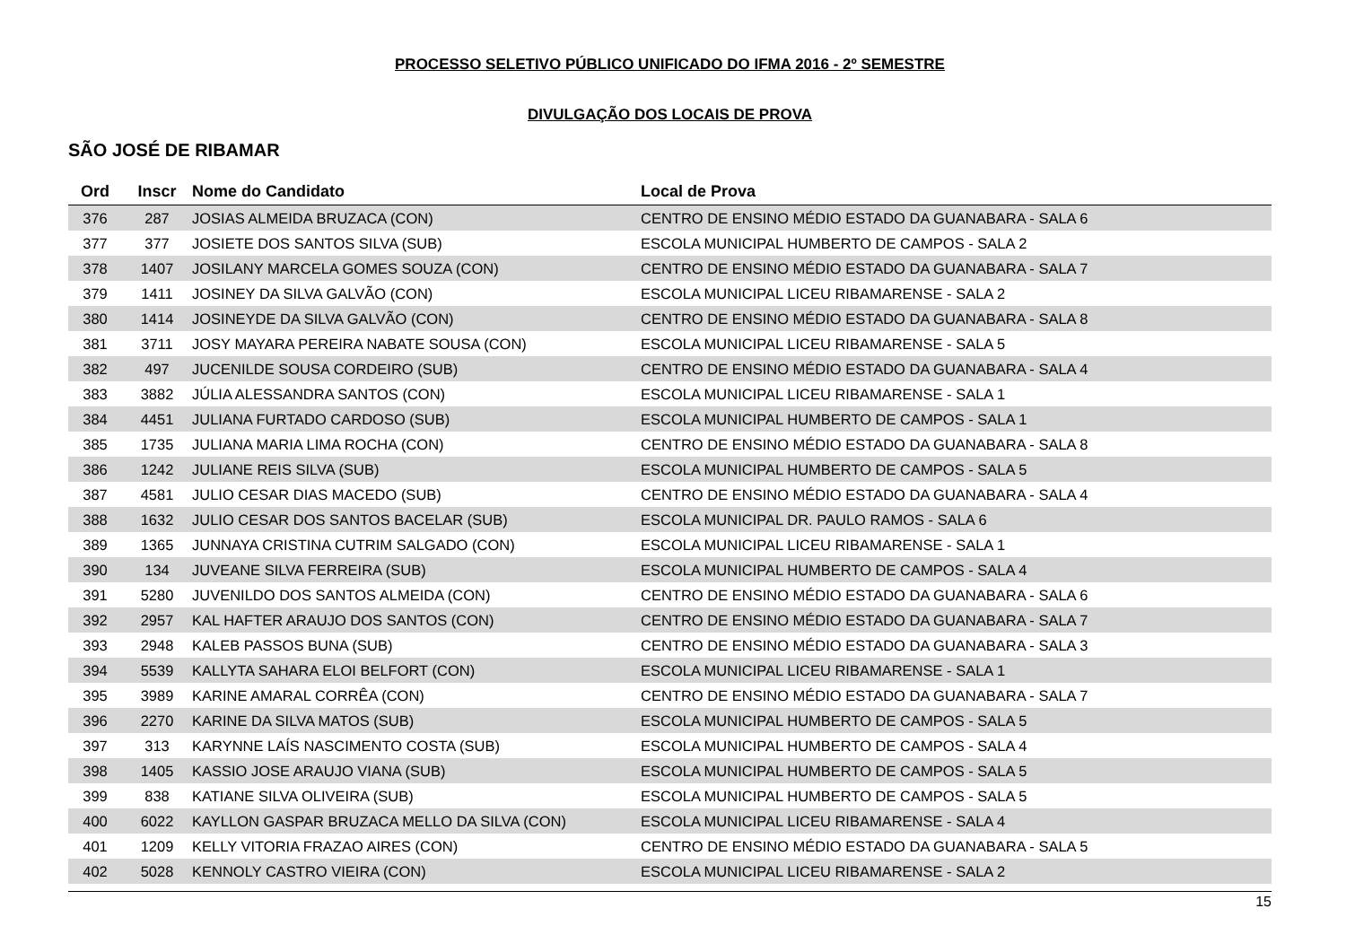PROCESSO SELETIVO PÚBLICO UNIFICADO DO IFMA 2016 - 2º SEMESTRE
DIVULGAÇÃO DOS LOCAIS DE PROVA
SÃO JOSÉ DE RIBAMAR
| Ord | Inscr | Nome do Candidato | Local de Prova |
| --- | --- | --- | --- |
| 376 | 287 | JOSIAS ALMEIDA BRUZACA (CON) | CENTRO DE ENSINO MÉDIO ESTADO DA GUANABARA - SALA 6 |
| 377 | 377 | JOSIETE DOS SANTOS SILVA (SUB) | ESCOLA MUNICIPAL HUMBERTO DE CAMPOS - SALA 2 |
| 378 | 1407 | JOSILANY MARCELA GOMES SOUZA (CON) | CENTRO DE ENSINO MÉDIO ESTADO DA GUANABARA - SALA 7 |
| 379 | 1411 | JOSINEY DA SILVA GALVÃO (CON) | ESCOLA MUNICIPAL LICEU RIBAMARENSE - SALA 2 |
| 380 | 1414 | JOSINEYDE DA SILVA GALVÃO (CON) | CENTRO DE ENSINO MÉDIO ESTADO DA GUANABARA - SALA 8 |
| 381 | 3711 | JOSY MAYARA PEREIRA NABATE SOUSA (CON) | ESCOLA MUNICIPAL LICEU RIBAMARENSE - SALA 5 |
| 382 | 497 | JUCENILDE SOUSA CORDEIRO (SUB) | CENTRO DE ENSINO MÉDIO ESTADO DA GUANABARA - SALA 4 |
| 383 | 3882 | JÚLIA ALESSANDRA SANTOS (CON) | ESCOLA MUNICIPAL LICEU RIBAMARENSE - SALA 1 |
| 384 | 4451 | JULIANA FURTADO CARDOSO (SUB) | ESCOLA MUNICIPAL HUMBERTO DE CAMPOS - SALA 1 |
| 385 | 1735 | JULIANA MARIA LIMA ROCHA (CON) | CENTRO DE ENSINO MÉDIO ESTADO DA GUANABARA - SALA 8 |
| 386 | 1242 | JULIANE REIS SILVA (SUB) | ESCOLA MUNICIPAL HUMBERTO DE CAMPOS - SALA 5 |
| 387 | 4581 | JULIO CESAR DIAS MACEDO (SUB) | CENTRO DE ENSINO MÉDIO ESTADO DA GUANABARA - SALA 4 |
| 388 | 1632 | JULIO CESAR DOS SANTOS BACELAR (SUB) | ESCOLA MUNICIPAL DR. PAULO RAMOS - SALA 6 |
| 389 | 1365 | JUNNAYA CRISTINA CUTRIM SALGADO (CON) | ESCOLA MUNICIPAL LICEU RIBAMARENSE - SALA 1 |
| 390 | 134 | JUVEANE SILVA FERREIRA (SUB) | ESCOLA MUNICIPAL HUMBERTO DE CAMPOS - SALA 4 |
| 391 | 5280 | JUVENILDO DOS SANTOS ALMEIDA (CON) | CENTRO DE ENSINO MÉDIO ESTADO DA GUANABARA - SALA 6 |
| 392 | 2957 | KAL HAFTER ARAUJO DOS SANTOS (CON) | CENTRO DE ENSINO MÉDIO ESTADO DA GUANABARA - SALA 7 |
| 393 | 2948 | KALEB PASSOS BUNA (SUB) | CENTRO DE ENSINO MÉDIO ESTADO DA GUANABARA - SALA 3 |
| 394 | 5539 | KALLYTA SAHARA ELOI BELFORT (CON) | ESCOLA MUNICIPAL LICEU RIBAMARENSE - SALA 1 |
| 395 | 3989 | KARINE AMARAL CORRÊA (CON) | CENTRO DE ENSINO MÉDIO ESTADO DA GUANABARA - SALA 7 |
| 396 | 2270 | KARINE DA SILVA MATOS (SUB) | ESCOLA MUNICIPAL HUMBERTO DE CAMPOS - SALA 5 |
| 397 | 313 | KARYNNE LAÍS NASCIMENTO COSTA (SUB) | ESCOLA MUNICIPAL HUMBERTO DE CAMPOS - SALA 4 |
| 398 | 1405 | KASSIO JOSE ARAUJO VIANA (SUB) | ESCOLA MUNICIPAL HUMBERTO DE CAMPOS - SALA 5 |
| 399 | 838 | KATIANE SILVA OLIVEIRA (SUB) | ESCOLA MUNICIPAL HUMBERTO DE CAMPOS - SALA 5 |
| 400 | 6022 | KAYLLON GASPAR BRUZACA MELLO DA SILVA (CON) | ESCOLA MUNICIPAL LICEU RIBAMARENSE - SALA 4 |
| 401 | 1209 | KELLY VITORIA FRAZAO AIRES (CON) | CENTRO DE ENSINO MÉDIO ESTADO DA GUANABARA - SALA 5 |
| 402 | 5028 | KENNOLY CASTRO VIEIRA (CON) | ESCOLA MUNICIPAL LICEU RIBAMARENSE - SALA 2 |
15